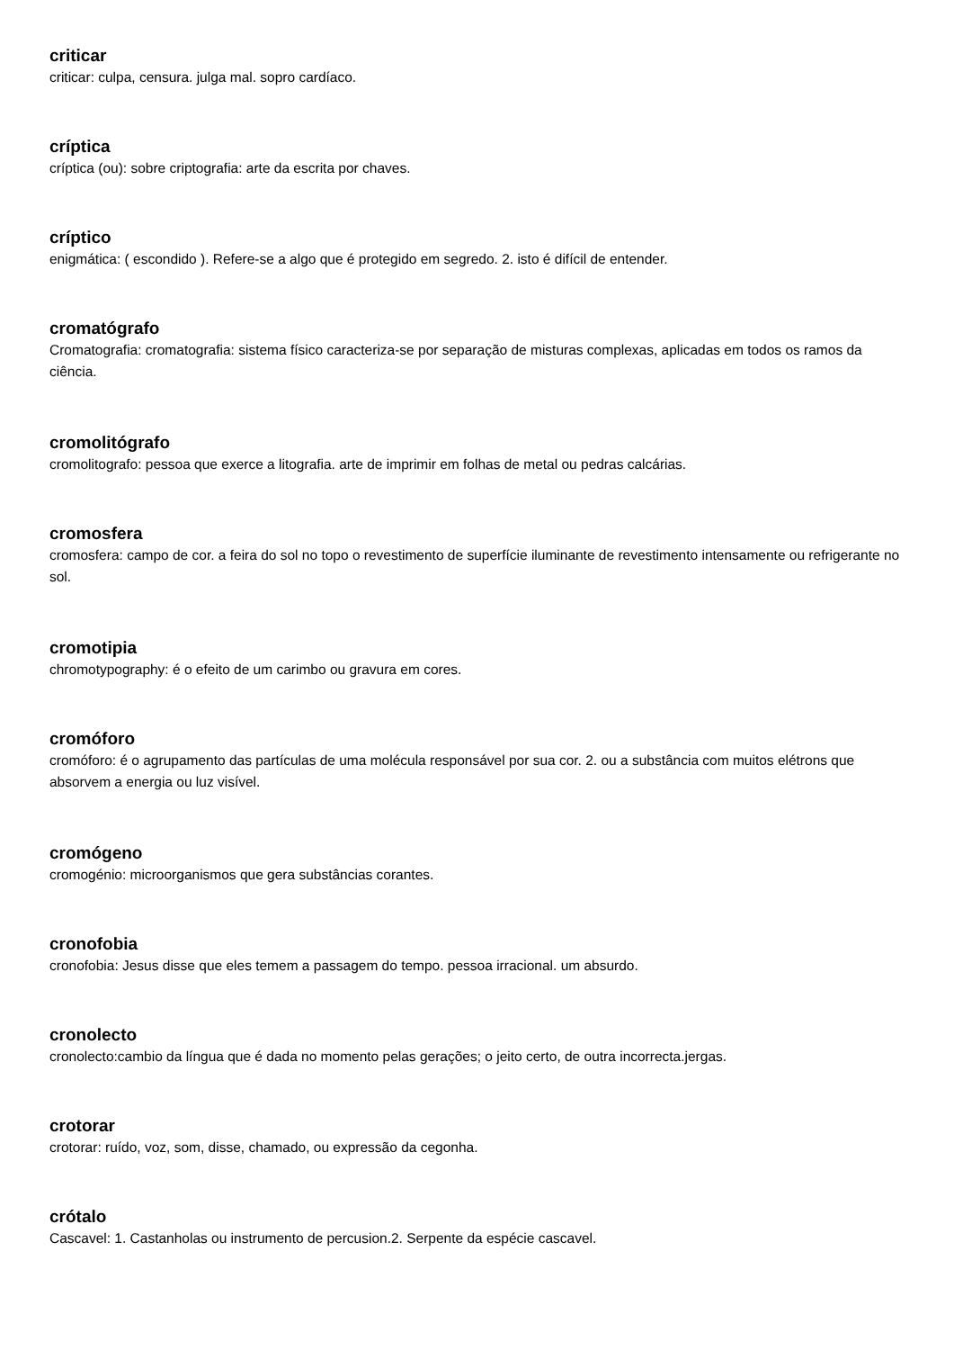criticar
criticar: culpa, censura. julga mal. sopro cardíaco.
críptica
críptica (ou): sobre criptografia: arte da escrita por chaves.
críptico
enigmática: ( escondido ). Refere-se a algo que é protegido em segredo. 2. isto é difícil de entender.
cromatógrafo
Cromatografia: cromatografia: sistema físico caracteriza-se por separação de misturas complexas, aplicadas em todos os ramos da ciência.
cromolitógrafo
cromolitografo: pessoa que exerce a litografia. arte de imprimir em folhas de metal ou pedras calcárias.
cromosfera
cromosfera: campo de cor. a feira do sol no topo o revestimento de superfície iluminante de revestimento intensamente ou refrigerante no sol.
cromotipia
chromotypography: é o efeito de um carimbo ou gravura em cores.
cromóforo
cromóforo: é o agrupamento das partículas de uma molécula responsável por sua cor. 2. ou a substância com muitos elétrons que absorvem a energia ou luz visível.
cromógeno
cromogénio: microorganismos que gera substâncias corantes.
cronofobia
cronofobia: Jesus disse que eles temem a passagem do tempo. pessoa irracional. um absurdo.
cronolecto
cronolecto:cambio da língua que é dada no momento pelas gerações; o jeito certo, de outra incorrecta.jergas.
crotorar
crotorar: ruído, voz, som, disse, chamado, ou expressão da cegonha.
crótalo
Cascavel: 1. Castanholas ou instrumento de percusion.2. Serpente da espécie cascavel.